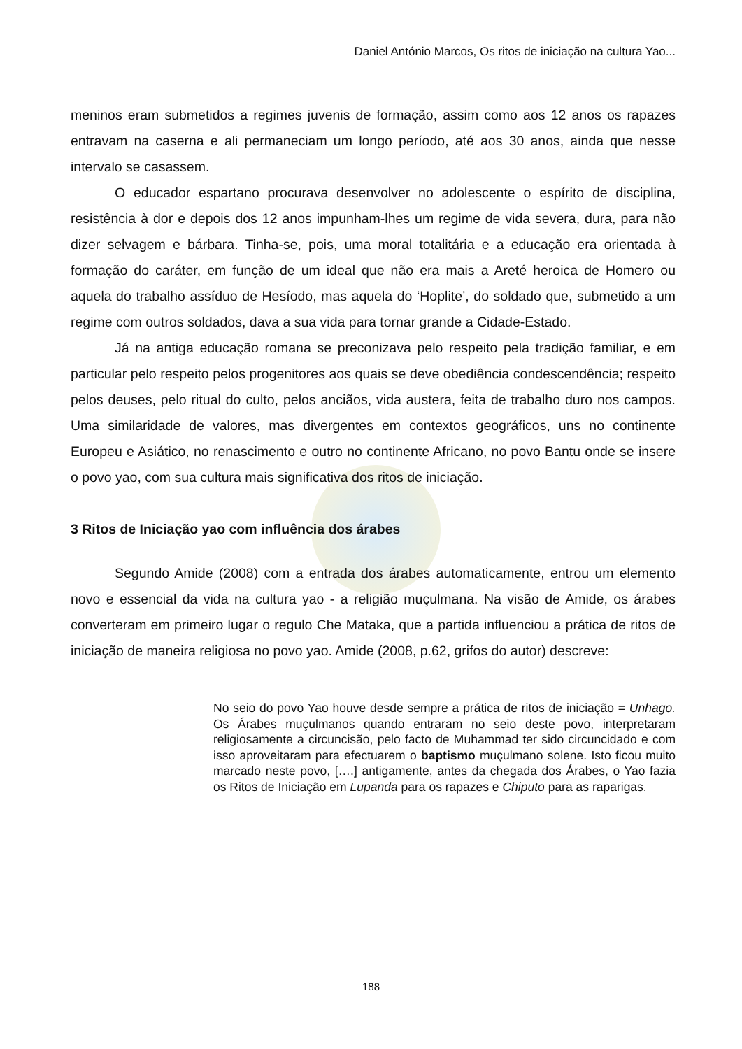Daniel António Marcos, Os ritos de iniciação na cultura Yao...
meninos eram submetidos a regimes juvenis de formação, assim como aos 12 anos os rapazes entravam na caserna e ali permaneciam um longo período, até aos 30 anos, ainda que nesse intervalo se casassem.
O educador espartano procurava desenvolver no adolescente o espírito de disciplina, resistência à dor e depois dos 12 anos impunham-lhes um regime de vida severa, dura, para não dizer selvagem e bárbara. Tinha-se, pois, uma moral totalitária e a educação era orientada à formação do caráter, em função de um ideal que não era mais a Areté heroica de Homero ou aquela do trabalho assíduo de Hesíodo, mas aquela do ‘Hoplite’, do soldado que, submetido a um regime com outros soldados, dava a sua vida para tornar grande a Cidade-Estado.
Já na antiga educação romana se preconizava pelo respeito pela tradição familiar, e em particular pelo respeito pelos progenitores aos quais se deve obediência condescendência; respeito pelos deuses, pelo ritual do culto, pelos anciãos, vida austera, feita de trabalho duro nos campos. Uma similaridade de valores, mas divergentes em contextos geográficos, uns no continente Europeu e Asiático, no renascimento e outro no continente Africano, no povo Bantu onde se insere o povo yao, com sua cultura mais significativa dos ritos de iniciação.
3 Ritos de Iniciação yao com influência dos árabes
Segundo Amide (2008) com a entrada dos árabes automaticamente, entrou um elemento novo e essencial da vida na cultura yao - a religião muçulmana. Na visão de Amide, os árabes converteram em primeiro lugar o regulo Che Mataka, que a partida influenciou a prática de ritos de iniciação de maneira religiosa no povo yao. Amide (2008, p.62, grifos do autor) descreve:
No seio do povo Yao houve desde sempre a prática de ritos de iniciação = Unhago. Os Árabes muçulmanos quando entraram no seio deste povo, interpretaram religiosamente a circuncisão, pelo facto de Muhammad ter sido circuncidado e com isso aproveitaram para efectuarem o baptismo muçulmano solene. Isto ficou muito marcado neste povo, [….] antigamente, antes da chegada dos Árabes, o Yao fazia os Ritos de Iniciação em Lupanda para os rapazes e Chiputo para as raparigas.
188